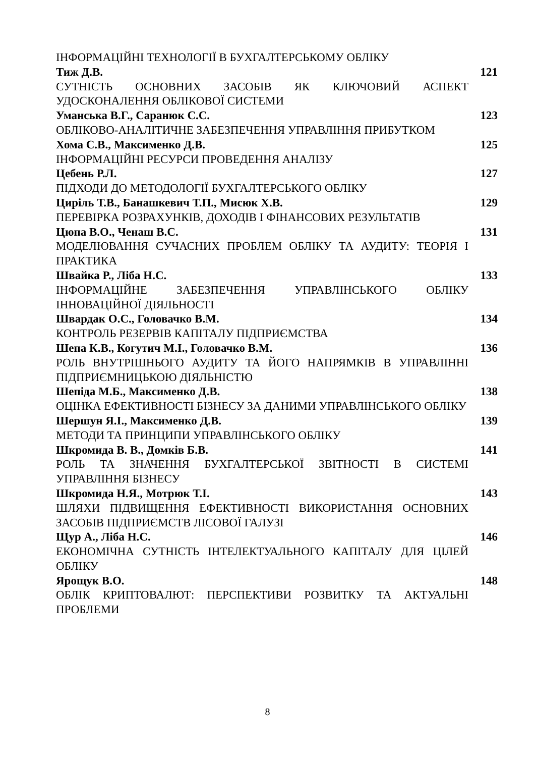ІНФОРМАЦІЙНІ ТЕХНОЛОГІЇ В БУХГАЛТЕРСЬКОМУ ОБЛІКУ
Тиж Д.В. 121
СУТНІСТЬ ОСНОВНИХ ЗАСОБІВ ЯК КЛЮЧОВИЙ АСПЕКТ УДОСКОНАЛЕННЯ ОБЛІКОВОЇ СИСТЕМИ
Уманська В.Г., Саранюк С.С. 123
ОБЛІКОВО-АНАЛІТИЧНЕ ЗАБЕЗПЕЧЕННЯ УПРАВЛІННЯ ПРИБУТКОМ
Хома С.В., Максименко Д.В. 125
ІНФОРМАЦІЙНІ РЕСУРСИ ПРОВЕДЕННЯ АНАЛІЗУ
Цебень Р.Л. 127
ПІДХОДИ ДО МЕТОДОЛОГІЇ БУХГАЛТЕРСЬКОГО ОБЛІКУ
Циріль Т.В., Банашкевич Т.П., Мисюк Х.В. 129
ПЕРЕВІРКА РОЗРАХУНКІВ, ДОХОДІВ І ФІНАНСОВИХ РЕЗУЛЬТАТІВ
Цюпа В.О., Ченаш В.С. 131
МОДЕЛЮВАННЯ СУЧАСНИХ ПРОБЛЕМ ОБЛІКУ ТА АУДИТУ: ТЕОРІЯ І ПРАКТИКА
Швайка Р., Ліба Н.С. 133
ІНФОРМАЦІЙНЕ ЗАБЕЗПЕЧЕННЯ УПРАВЛІНСЬКОГО ОБЛІКУ ІННОВАЦІЙНОЇ ДІЯЛЬНОСТІ
Швардак О.С., Головачко В.М. 134
КОНТРОЛЬ РЕЗЕРВІВ КАПІТАЛУ ПІДПРИЄМСТВА
Шепа К.В., Когутич М.І., Головачко В.М. 136
РОЛЬ ВНУТРІШНЬОГО АУДИТУ ТА ЙОГО НАПРЯМКІВ В УПРАВЛІННІ ПІДПРИЄМНИЦЬКОЮ ДІЯЛЬНІСТЮ
Шепіда М.Б., Максименко Д.В. 138
ОЦІНКА ЕФЕКТИВНОСТІ БІЗНЕСУ ЗА ДАНИМИ УПРАВЛІНСЬКОГО ОБЛІКУ
Шершун Я.І., Максименко Д.В. 139
МЕТОДИ ТА ПРИНЦИПИ УПРАВЛІНСЬКОГО ОБЛІКУ
Шкромида В. В., Домків Б.В. 141
РОЛЬ ТА ЗНАЧЕННЯ БУХГАЛТЕРСЬКОЇ ЗВІТНОСТІ В СИСТЕМІ УПРАВЛІННЯ БІЗНЕСУ
Шкромида Н.Я., Мотрюк Т.І. 143
ШЛЯХИ ПІДВИЩЕННЯ ЕФЕКТИВНОСТІ ВИКОРИСТАННЯ ОСНОВНИХ ЗАСОБІВ ПІДПРИЄМСТВ ЛІСОВОЇ ГАЛУЗІ
Щур А., Ліба Н.С. 146
ЕКОНОМІЧНА СУТНІСТЬ ІНТЕЛЕКТУАЛЬНОГО КАПІТАЛУ ДЛЯ ЦІЛЕЙ ОБЛІКУ
Ярощук В.О. 148
ОБЛІК КРИПТОВАЛЮТ: ПЕРСПЕКТИВИ РОЗВИТКУ ТА АКТУАЛЬНІ ПРОБЛЕМИ
8